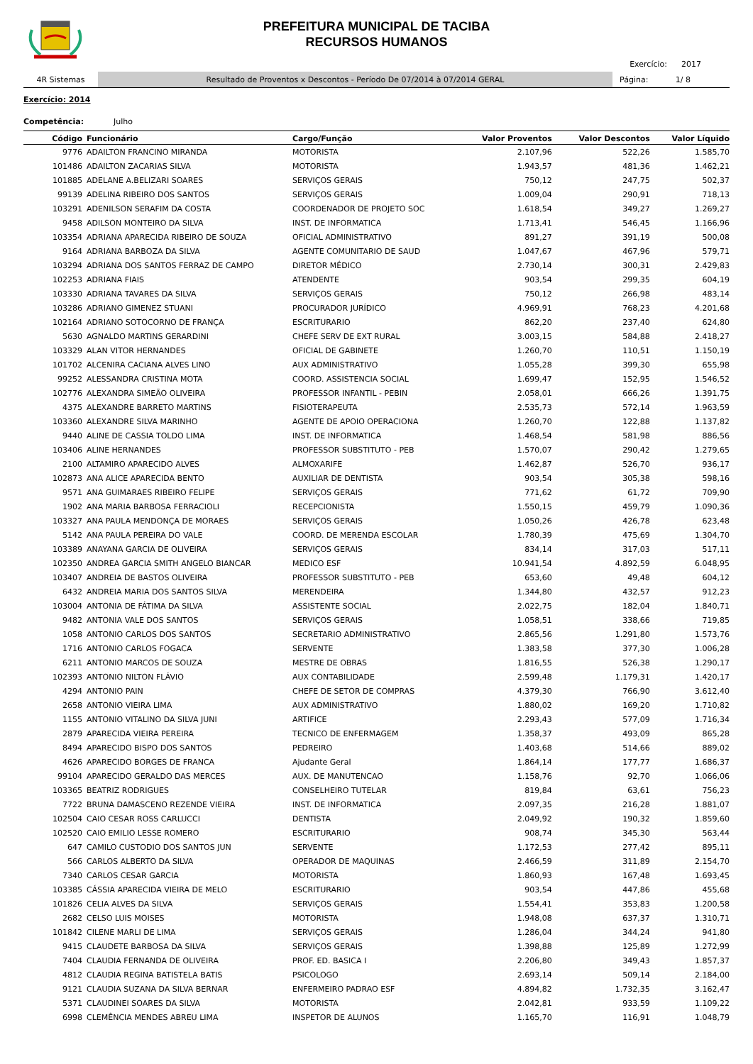PREFEITURA MUNICIPAL DE TACIBA
RECURSOS HUMANOS
Exercício: 2017
4R Sistemas Resultado de Proventos x Descontos - Período De 07/2014 à 07/2014 GERAL Página: 1/ 8
Exercício: 2014
Competência: Julho
| Código | Funcionário | Cargo/Função | Valor Proventos | Valor Descontos | Valor Líquido |
| --- | --- | --- | --- | --- | --- |
| 9776 | ADAILTON FRANCINO MIRANDA | MOTORISTA | 2.107,96 | 522,26 | 1.585,70 |
| 101486 | ADAILTON ZACARIAS SILVA | MOTORISTA | 1.943,57 | 481,36 | 1.462,21 |
| 101885 | ADELANE A.BELIZARI SOARES | SERVIÇOS GERAIS | 750,12 | 247,75 | 502,37 |
| 99139 | ADELINA RIBEIRO DOS SANTOS | SERVIÇOS GERAIS | 1.009,04 | 290,91 | 718,13 |
| 103291 | ADENILSON SERAFIM DA COSTA | COORDENADOR DE PROJETO SOC | 1.618,54 | 349,27 | 1.269,27 |
| 9458 | ADILSON MONTEIRO DA SILVA | INST. DE INFORMATICA | 1.713,41 | 546,45 | 1.166,96 |
| 103354 | ADRIANA APARECIDA RIBEIRO DE SOUZA | OFICIAL ADMINISTRATIVO | 891,27 | 391,19 | 500,08 |
| 9164 | ADRIANA BARBOZA DA SILVA | AGENTE COMUNITARIO DE SAUD | 1.047,67 | 467,96 | 579,71 |
| 103294 | ADRIANA DOS SANTOS FERRAZ DE CAMPO | DIRETOR MÉDICO | 2.730,14 | 300,31 | 2.429,83 |
| 102253 | ADRIANA FIAIS | ATENDENTE | 903,54 | 299,35 | 604,19 |
| 103330 | ADRIANA TAVARES DA SILVA | SERVIÇOS GERAIS | 750,12 | 266,98 | 483,14 |
| 103286 | ADRIANO GIMENEZ STUANI | PROCURADOR JURÍDICO | 4.969,91 | 768,23 | 4.201,68 |
| 102164 | ADRIANO SOTOCORNO DE FRANÇA | ESCRITURARIO | 862,20 | 237,40 | 624,80 |
| 5630 | AGNALDO MARTINS GERARDINI | CHEFE SERV DE EXT RURAL | 3.003,15 | 584,88 | 2.418,27 |
| 103329 | ALAN VITOR HERNANDES | OFICIAL DE GABINETE | 1.260,70 | 110,51 | 1.150,19 |
| 101702 | ALCENIRA CACIANA ALVES LINO | AUX ADMINISTRATIVO | 1.055,28 | 399,30 | 655,98 |
| 99252 | ALESSANDRA CRISTINA MOTA | COORD. ASSISTENCIA SOCIAL | 1.699,47 | 152,95 | 1.546,52 |
| 102776 | ALEXANDRA SIMEÃO OLIVEIRA | PROFESSOR INFANTIL - PEBIN | 2.058,01 | 666,26 | 1.391,75 |
| 4375 | ALEXANDRE BARRETO MARTINS | FISIOTERAPEUTA | 2.535,73 | 572,14 | 1.963,59 |
| 103360 | ALEXANDRE SILVA MARINHO | AGENTE DE APOIO OPERACIONA | 1.260,70 | 122,88 | 1.137,82 |
| 9440 | ALINE DE CASSIA TOLDO LIMA | INST. DE INFORMATICA | 1.468,54 | 581,98 | 886,56 |
| 103406 | ALINE HERNANDES | PROFESSOR SUBSTITUTO - PEB | 1.570,07 | 290,42 | 1.279,65 |
| 2100 | ALTAMIRO APARECIDO ALVES | ALMOXARIFE | 1.462,87 | 526,70 | 936,17 |
| 102873 | ANA ALICE APARECIDA BENTO | AUXILIAR DE DENTISTA | 903,54 | 305,38 | 598,16 |
| 9571 | ANA GUIMARAES RIBEIRO FELIPE | SERVIÇOS GERAIS | 771,62 | 61,72 | 709,90 |
| 1902 | ANA MARIA BARBOSA FERRACIOLI | RECEPCIONISTA | 1.550,15 | 459,79 | 1.090,36 |
| 103327 | ANA PAULA MENDONÇA DE MORAES | SERVIÇOS GERAIS | 1.050,26 | 426,78 | 623,48 |
| 5142 | ANA PAULA PEREIRA DO VALE | COORD. DE MERENDA ESCOLAR | 1.780,39 | 475,69 | 1.304,70 |
| 103389 | ANAYANA GARCIA DE OLIVEIRA | SERVIÇOS GERAIS | 834,14 | 317,03 | 517,11 |
| 102350 | ANDREA GARCIA SMITH ANGELO BIANCAR | MEDICO ESF | 10.941,54 | 4.892,59 | 6.048,95 |
| 103407 | ANDREIA DE BASTOS OLIVEIRA | PROFESSOR SUBSTITUTO - PEB | 653,60 | 49,48 | 604,12 |
| 6432 | ANDREIA MARIA DOS SANTOS SILVA | MERENDEIRA | 1.344,80 | 432,57 | 912,23 |
| 103004 | ANTONIA DE FÁTIMA DA SILVA | ASSISTENTE SOCIAL | 2.022,75 | 182,04 | 1.840,71 |
| 9482 | ANTONIA VALE DOS SANTOS | SERVIÇOS GERAIS | 1.058,51 | 338,66 | 719,85 |
| 1058 | ANTONIO CARLOS DOS SANTOS | SECRETARIO ADMINISTRATIVO | 2.865,56 | 1.291,80 | 1.573,76 |
| 1716 | ANTONIO CARLOS FOGACA | SERVENTE | 1.383,58 | 377,30 | 1.006,28 |
| 6211 | ANTONIO MARCOS DE SOUZA | MESTRE DE OBRAS | 1.816,55 | 526,38 | 1.290,17 |
| 102393 | ANTONIO NILTON FLÁVIO | AUX CONTABILIDADE | 2.599,48 | 1.179,31 | 1.420,17 |
| 4294 | ANTONIO PAIN | CHEFE DE SETOR DE COMPRAS | 4.379,30 | 766,90 | 3.612,40 |
| 2658 | ANTONIO VIEIRA LIMA | AUX ADMINISTRATIVO | 1.880,02 | 169,20 | 1.710,82 |
| 1155 | ANTONIO VITALINO DA SILVA JUNI | ARTIFICE | 2.293,43 | 577,09 | 1.716,34 |
| 2879 | APARECIDA VIEIRA PEREIRA | TECNICO DE ENFERMAGEM | 1.358,37 | 493,09 | 865,28 |
| 8494 | APARECIDO BISPO DOS SANTOS | PEDREIRO | 1.403,68 | 514,66 | 889,02 |
| 4626 | APARECIDO BORGES DE FRANCA | Ajudante Geral | 1.864,14 | 177,77 | 1.686,37 |
| 99104 | APARECIDO GERALDO DAS MERCES | AUX. DE MANUTENCAO | 1.158,76 | 92,70 | 1.066,06 |
| 103365 | BEATRIZ RODRIGUES | CONSELHEIRO TUTELAR | 819,84 | 63,61 | 756,23 |
| 7722 | BRUNA DAMASCENO REZENDE VIEIRA | INST. DE INFORMATICA | 2.097,35 | 216,28 | 1.881,07 |
| 102504 | CAIO CESAR ROSS CARLUCCI | DENTISTA | 2.049,92 | 190,32 | 1.859,60 |
| 102520 | CAIO EMILIO LESSE ROMERO | ESCRITURARIO | 908,74 | 345,30 | 563,44 |
| 647 | CAMILO CUSTODIO DOS SANTOS JUN | SERVENTE | 1.172,53 | 277,42 | 895,11 |
| 566 | CARLOS ALBERTO DA SILVA | OPERADOR DE MAQUINAS | 2.466,59 | 311,89 | 2.154,70 |
| 7340 | CARLOS CESAR GARCIA | MOTORISTA | 1.860,93 | 167,48 | 1.693,45 |
| 103385 | CÁSSIA APARECIDA VIEIRA DE MELO | ESCRITURARIO | 903,54 | 447,86 | 455,68 |
| 101826 | CELIA ALVES DA SILVA | SERVIÇOS GERAIS | 1.554,41 | 353,83 | 1.200,58 |
| 2682 | CELSO LUIS MOISES | MOTORISTA | 1.948,08 | 637,37 | 1.310,71 |
| 101842 | CILENE MARLI DE LIMA | SERVIÇOS GERAIS | 1.286,04 | 344,24 | 941,80 |
| 9415 | CLAUDETE BARBOSA DA SILVA | SERVIÇOS GERAIS | 1.398,88 | 125,89 | 1.272,99 |
| 7404 | CLAUDIA FERNANDA DE OLIVEIRA | PROF. ED. BASICA I | 2.206,80 | 349,43 | 1.857,37 |
| 4812 | CLAUDIA REGINA BATISTELA BATIS | PSICOLOGO | 2.693,14 | 509,14 | 2.184,00 |
| 9121 | CLAUDIA SUZANA DA SILVA BERNAR | ENFERMEIRO PADRAO ESF | 4.894,82 | 1.732,35 | 3.162,47 |
| 5371 | CLAUDINEI SOARES DA SILVA | MOTORISTA | 2.042,81 | 933,59 | 1.109,22 |
| 6998 | CLEMÊNCIA MENDES ABREU LIMA | INSPETOR DE ALUNOS | 1.165,70 | 116,91 | 1.048,79 |